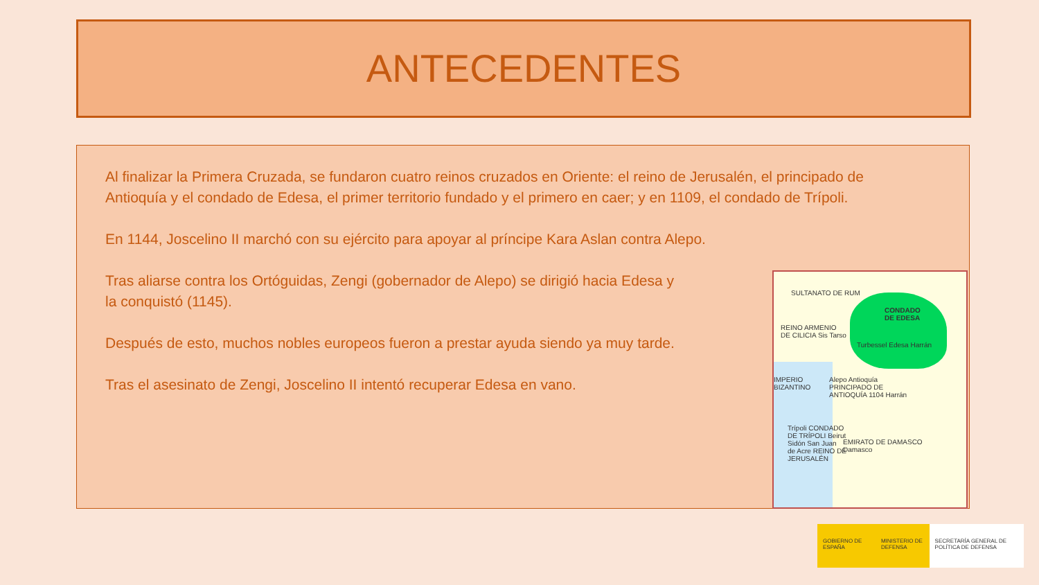ANTECEDENTES
Al finalizar la Primera Cruzada, se fundaron cuatro reinos cruzados en Oriente: el reino de Jerusalén, el principado de Antioquía y el condado de Edesa, el primer territorio fundado y el primero en caer; y en 1109, el condado de Trípoli.
En 1144, Joscelino II marchó con su ejército para apoyar al príncipe Kara Aslan contra Alepo.
Tras aliarse contra los Ortóguidas, Zengi (gobernador de Alepo) se dirigió hacia Edesa y
la conquistó (1145).
Después de esto, muchos nobles europeos fueron a prestar ayuda siendo ya muy tarde.
Tras el asesinato de Zengi, Joscelino II intentó recuperar Edesa en vano.
SULTANATO DE RUM
CONDADO
DE EDESA
REINO ARMENIO
DE CILICIA Sis Tarso
Turbessel Edesa Harrán
Alepo Antioquía
PRINCIPADO DE
ANTIOQUÍA 1104 Harrán
IMPERIO
BIZANTINO
Trípoli CONDADO
DE TRÍPOLI Beirut
Sidón San Juan
de Acre REINO DE
JERUSALÉN
EMIRATO DE DAMASCO
Damasco
GOBIERNO DE ESPAÑA MINISTERIO DE DEFENSA SECRETARÍA GENERAL DE POLÍTICA DE DEFENSA